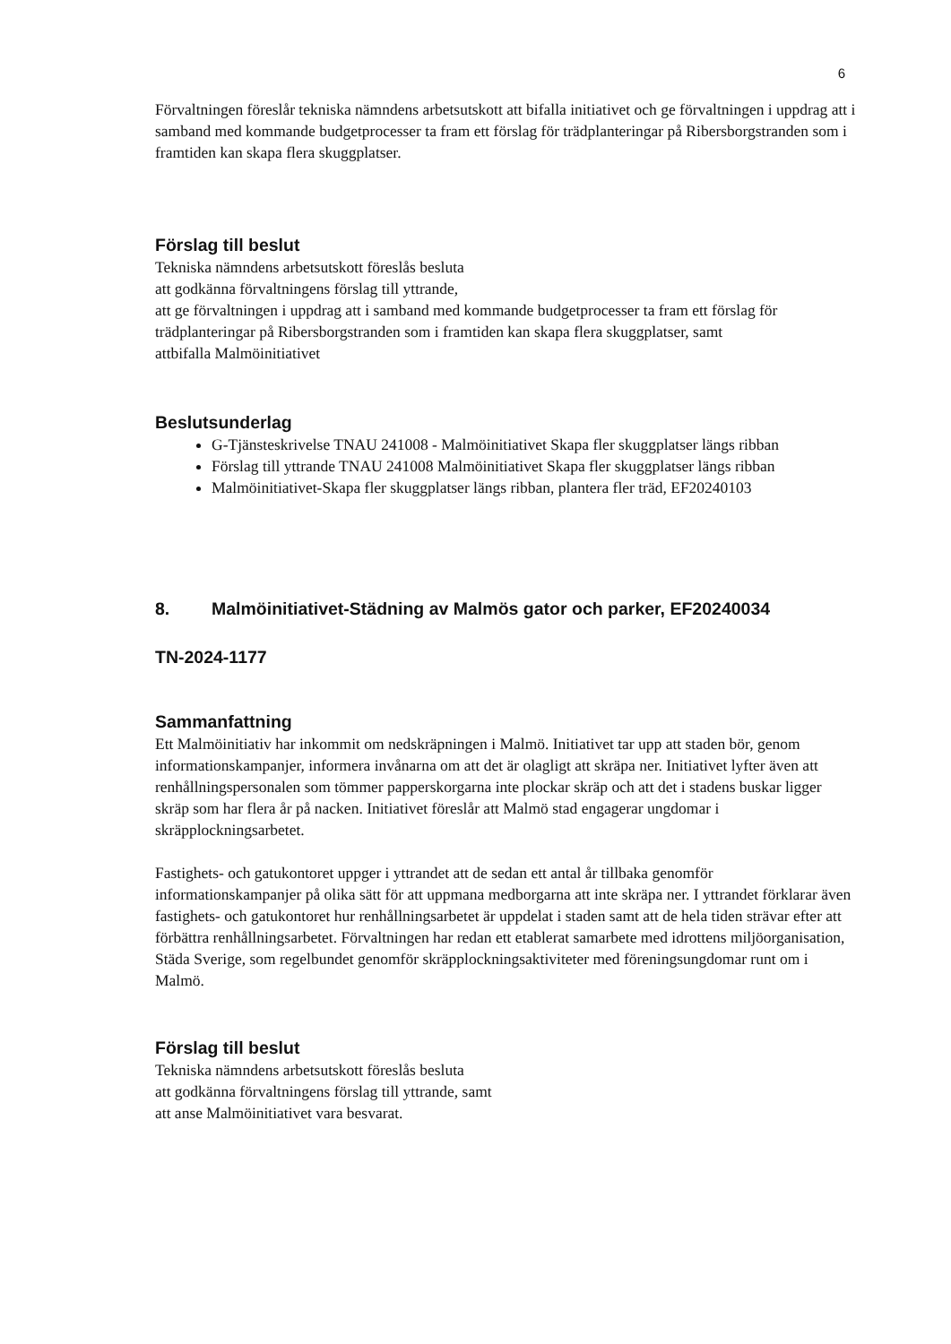6
Förvaltningen föreslår tekniska nämndens arbetsutskott att bifalla initiativet och ge förvaltningen i uppdrag att i samband med kommande budgetprocesser ta fram ett förslag för trädplanteringar på Ribersborgstranden som i framtiden kan skapa flera skuggplatser.
Förslag till beslut
Tekniska nämndens arbetsutskott föreslås besluta
att godkänna förvaltningens förslag till yttrande,
att ge förvaltningen i uppdrag att i samband med kommande budgetprocesser ta fram ett förslag för trädplanteringar på Ribersborgstranden som i framtiden kan skapa flera skuggplatser, samt
attbifalla Malmöinitiativet
Beslutsunderlag
G-Tjänsteskrivelse TNAU 241008 - Malmöinitiativet Skapa fler skuggplatser längs ribban
Förslag till yttrande TNAU 241008 Malmöinitiativet Skapa fler skuggplatser längs ribban
Malmöinitiativet-Skapa fler skuggplatser längs ribban, plantera fler träd, EF20240103
8. Malmöinitiativet-Städning av Malmös gator och parker, EF20240034
TN-2024-1177
Sammanfattning
Ett Malmöinitiativ har inkommit om nedskräpningen i Malmö. Initiativet tar upp att staden bör, genom informationskampanjer, informera invånarna om att det är olagligt att skräpa ner. Initiativet lyfter även att renhållningspersonalen som tömmer papperskorgarna inte plockar skräp och att det i stadens buskar ligger skräp som har flera år på nacken. Initiativet föreslår att Malmö stad engagerar ungdomar i skräpplockningsarbetet.
Fastighets- och gatukontoret uppger i yttrandet att de sedan ett antal år tillbaka genomför informationskampanjer på olika sätt för att uppmana medborgarna att inte skräpa ner. I yttrandet förklarar även fastighets- och gatukontoret hur renhållningsarbetet är uppdelat i staden samt att de hela tiden strävar efter att förbättra renhållningsarbetet. Förvaltningen har redan ett etablerat samarbete med idrottens miljöorganisation, Städa Sverige, som regelbundet genomför skräpplockningsaktiviteter med föreningsungdomar runt om i Malmö.
Förslag till beslut
Tekniska nämndens arbetsutskott föreslås besluta
att godkänna förvaltningens förslag till yttrande, samt
att anse Malmöinitiativet vara besvarat.